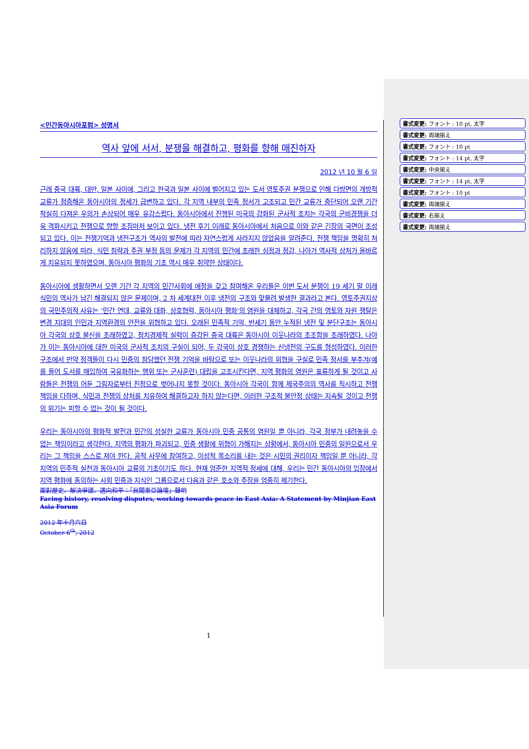<민간동아시아포럼> 성명서
역사 앞에 서서, 분쟁을 해결하고, 평화를 향해 매진하자
2012 년 10 월 6 일
근래 중국 대륙, 대만, 일본 사이에, 그리고 한국과 일본 사이에 벌어지고 있는 도서 영토주권 분쟁으로 인해 다방면의 개방적 교류가 점증해온 동아시아의 정세가 급변하고 있다. 각 지역 내부의 민족 정서가 고조되고 민간 교류가 중단되어 오랜 기간 착실히 다져온 우의가 손상되어 매우 유감스럽다. 동아시아에서 진행된 미국의 강화된 군사적 조치는 각국의 군비경쟁을 더욱 격화시키고 전쟁으로 향할 조짐마저 보이고 있다. 냉전 후기 이래로 동아시아에서 처음으로 이와 같은 긴장의 국면이 조성되고 있다. 이는 전쟁기억과 냉전구조가 역사의 발전에 따라 자연스럽게 사라지지 않았음을 알려준다. 전쟁 책임을 명확히 처리하지 않음에 따라, 식민 침략과 주권 부정 등의 문제가 각 지역의 민간에 초래한 심정과 정감, 나아가 역사적 상처가 올바르게 치유되지 못하였으며, 동아시아 평화의 기초 역시 매우 취약한 상태이다.
동아시아에 생활하면서 오랜 기간 각 지역의 민간사회에 애정을 갖고 참여해온 우리들은 이번 도서 분쟁이 19 세기 말 이래 식민의 역사가 남긴 해결되지 않은 문제이며, 2 차 세계대전 이후 냉전의 구조와 맞물려 발생한 결과라고 본다. 영토주권지상의 국민주의적 사유는 '민간 연대, 교류와 대화, 상호협력, 동아시아 평화'의 염원을 대체하고, 각국 간의 영토와 자원 쟁탈은 변경 지대의 인민과 지역환경의 안전을 위협하고 있다. 오래된 민족적 기억, 반세기 동안 누적된 냉전 및 분단구조는 동아시아 각국의 상호 불신을 초래하였고, 정치경제적 실력이 증강된 중국 대륙은 동아시아 이웃나라의 초조함을 초래하였다. 나아가 이는 동아시아에 대한 미국의 군사적 조치의 구실이 되어, 두 강국이 상호 경쟁하는 신냉전의 구도를 형성하였다. 이러한 구조에서 만약 정객들이 다시 민중의 참담했던 전쟁 기억을 바탕으로 또는 이웃나라의 위협을 구실로 민족 정서를 부추겨(예를 들어 도서를 매입하여 국유화하는 행위 또는 군사훈련) 대립을 고조시킨다면, 지역 평화의 염원은 표류하게 될 것이고 사람들은 전쟁의 어둔 그림자로부터 진정으로 벗어나지 못할 것이다. 동아시아 각국이 함께 제국주의의 역사를 직시하고 전쟁책임을 다하며, 식민과 전쟁의 상처를 치유하여 해결하고자 하지 않는다면, 이러한 구조적 불안정 상태는 지속될 것이고 전쟁의 위기는 피할 수 없는 것이 될 것이다.
우리는 동아시아의 평화적 발전과 민간의 성실한 교류가 동아시아 민중 공통의 염원일 뿐 아니라, 각국 정부가 내려놓을 수 없는 책임이라고 생각한다. 지역의 평화가 파괴되고, 민중 생활에 위협이 가해지는 상황에서, 동아시아 민중의 일원으로서 우리는 그 책임을 스스로 져야 한다. 공적 사무에 참여하고, 이성적 목소리를 내는 것은 시민의 권리이자 책임일 뿐 아니라, 각 지역의 민주적 실천과 동아시아 교류의 기초이기도 하다. 현재 엄준한 지역적 정세에 대해, 우리는 민간 동아시아의 입장에서 지역 평화에 동의하는 사회 민중과 지식인 그룹으로서 다음과 같은 호소와 주장을 엄중히 제기한다.
面對歷史、解決爭議、邁向和平：「民間東亞論壇」聲明
Facing history, resolving disputes, working towards peace in East Asia: A Statement by Minjian East Asia Forum
2012 年十月六日
October 6<sup>th</sup>, 2012
書式変更: フォント : 10 pt, 太字
書式変更: 両端揃え
書式変更: フォント : 10 pt
書式変更: フォント : 14 pt, 太字
書式変更: 中央揃え
書式変更: フォント : 14 pt, 太字
書式変更: フォント : 10 pt
書式変更: 両端揃え
書式変更: 右揃え
書式変更: 両端揃え
1